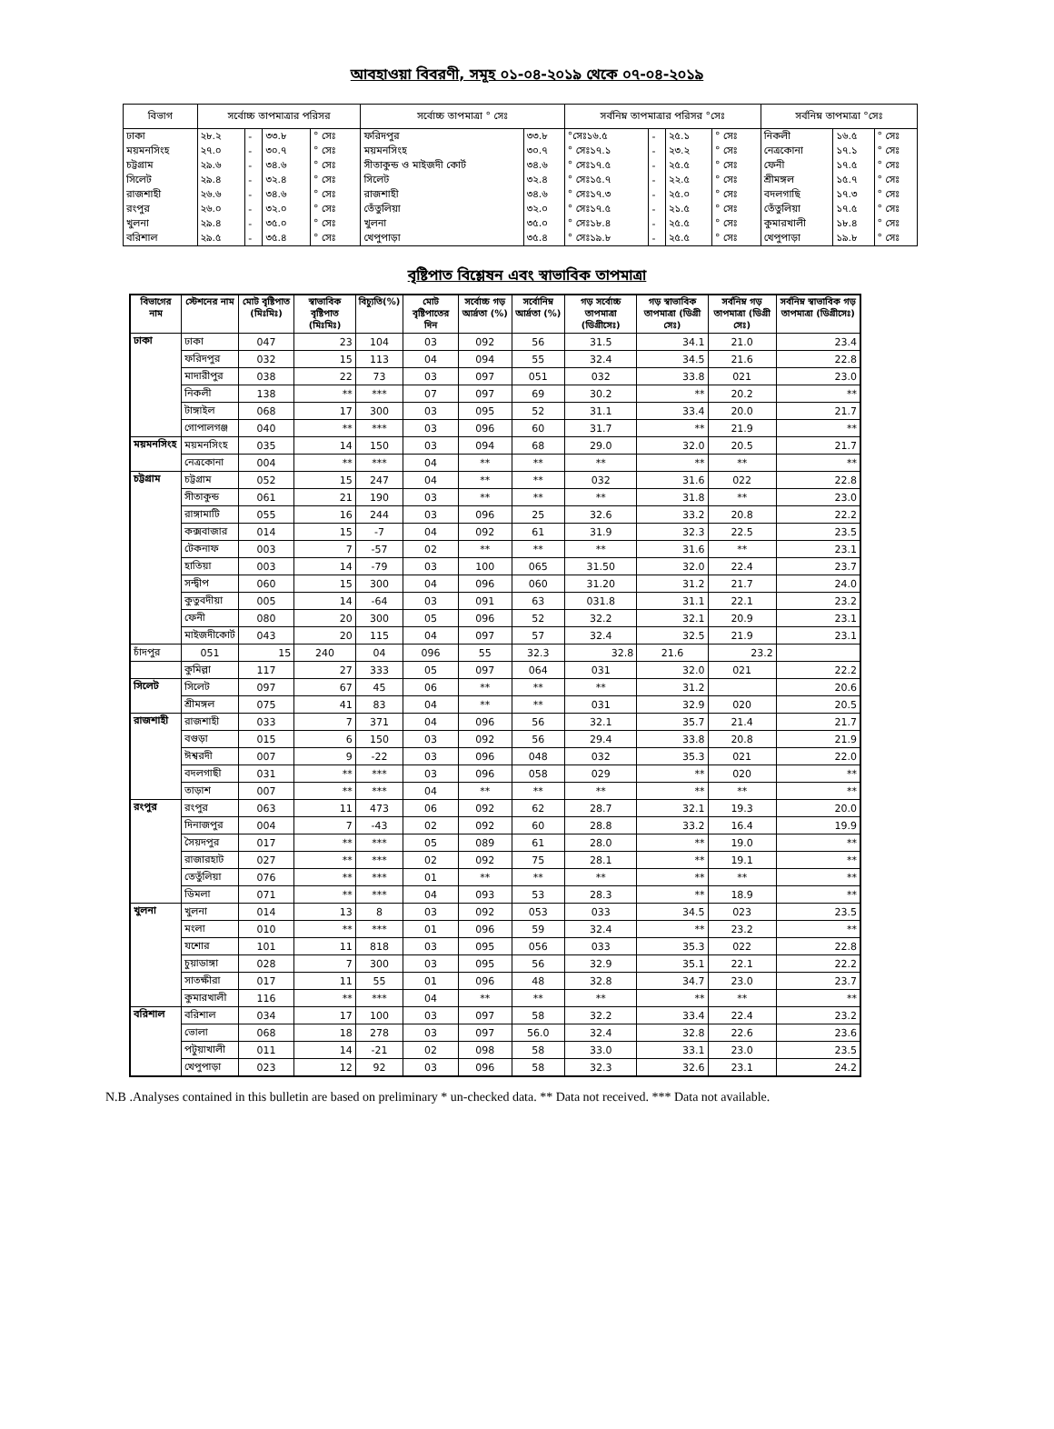আবহাওয়া বিবরণী, সমূহ ০১-০৪-২০১৯ থেকে ০৭-০৪-২০১৯
| বিভাগ | সর্বোচ্চ তাপমাত্রার পরিসর | | | | সর্বোচ্চ তাপমাত্রা ° সেঃ | | সর্বনিম্ন তাপমাত্রার পরিসর °সেঃ | | | | সর্বনিম্ন তাপমাত্রা °সেঃ | | |
| --- | --- | --- | --- | --- | --- | --- | --- | --- | --- | --- | --- | --- | --- |
| ঢাকা | ২৮.২ | - | ৩৩.৮ | ° সেঃ | ফরিদপুর | ৩৩.৮ | °সেঃ১৬.৫ | - | ২৫.১ | ° সেঃ | নিকলী | ১৬.৫ | ° সেঃ |
| ময়মনসিংহ | ২৭.০ | - | ৩০.৭ | ° সেঃ | ময়মনসিংহ | ৩০.৭ | ° সেঃ১৭.১ | - | ২৩.২ | ° সেঃ | নেত্রকোনা | ১৭.১ | ° সেঃ |
| চট্টগ্রাম | ২৯.৬ | - | ৩৪.৬ | ° সেঃ | সীতাকুন্ড ও মাইজদী কোর্ট | ৩৪.৬ | ° সেঃ১৭.৫ | - | ২৫.৫ | ° সেঃ | ফেনী | ১৭.৫ | ° সেঃ |
| সিলেট | ২৯.৪ | - | ৩২.৪ | ° সেঃ | সিলেট | ৩২.৪ | ° সেঃ১৫.৭ | - | ২২.৫ | ° সেঃ | শ্রীমঙ্গল | ১৫.৭ | ° সেঃ |
| রাজশাহী | ২৬.৬ | - | ৩৪.৬ | ° সেঃ | রাজশাহী | ৩৪.৬ | ° সেঃ১৭.৩ | - | ২৫.০ | ° সেঃ | বদলগাছি | ১৭.৩ | ° সেঃ |
| রংপুর | ২৬.০ | - | ৩২.০ | ° সেঃ | তেঁতুলিয়া | ৩২.০ | ° সেঃ১৭.৫ | - | ২১.৫ | ° সেঃ | তেঁতুলিয়া | ১৭.৫ | ° সেঃ |
| খুলনা | ২৯.৪ | - | ৩৫.০ | ° সেঃ | খুলনা | ৩৫.০ | ° সেঃ১৮.৪ | - | ২৫.৫ | ° সেঃ | কুমারখালী | ১৮.৪ | ° সেঃ |
| বরিশাল | ২৯.৫ | - | ৩৫.৪ | ° সেঃ | খেপুপাড়া | ৩৫.৪ | ° সেঃ১৯.৮ | - | ২৫.৫ | ° সেঃ | খেপুপাড়া | ১৯.৮ | ° সেঃ |
বৃষ্টিপাত বিশ্লেষন এবং স্বাভাবিক তাপমাত্রা
| বিভাগের নাম | স্টেশনের নাম | মোট বৃষ্টিপাত (মিঃমিঃ) | স্বাভাবিক বৃষ্টিপাত (মিঃমিঃ) | বিচ্যুতি(%) | মোট বৃষ্টিপাতের দিন | সর্বোচ্চ গড় আর্দ্রতা (%) | সর্বোনিম্ন আর্দ্রতা (%) | গড় সর্বোচ্চ তাপমাত্রা (ডিগ্রীসেঃ) | গড় স্বাভাবিক তাপমাত্রা (ডিগ্রী সেঃ) | সর্বনিম্ন গড় তাপমাত্রা (ডিগ্রী সেঃ) | সর্বনিম্ন স্বাভাবিক গড় তাপমাত্রা (ডিগ্রীসেঃ) |
| --- | --- | --- | --- | --- | --- | --- | --- | --- | --- | --- | --- |
| ঢাকা | ঢাকা | 047 | 23 | 104 | 03 | 092 | 56 | 31.5 | 34.1 | 21.0 | 23.4 |
| | ফরিদপুর | 032 | 15 | 113 | 04 | 094 | 55 | 32.4 | 34.5 | 21.6 | 22.8 |
| | মাদারীপুর | 038 | 22 | 73 | 03 | 097 | 051 | 032 | 33.8 | 021 | 23.0 |
| | নিকলী | 138 | ** | *** | 07 | 097 | 69 | 30.2 | ** | 20.2 | ** |
| | টাঙ্গাইল | 068 | 17 | 300 | 03 | 095 | 52 | 31.1 | 33.4 | 20.0 | 21.7 |
| | গোপালগঞ্জ | 040 | ** | *** | 03 | 096 | 60 | 31.7 | ** | 21.9 | ** |
| ময়মনসিংহ | ময়মনসিংহ | 035 | 14 | 150 | 03 | 094 | 68 | 29.0 | 32.0 | 20.5 | 21.7 |
| | নেত্রকোনা | 004 | ** | *** | 04 | ** | ** | ** | ** | ** | ** |
| চট্টগ্রাম | চট্টগ্রাম | 052 | 15 | 247 | 04 | ** | ** | 032 | 31.6 | 022 | 22.8 |
| | সীতাকুন্ড | 061 | 21 | 190 | 03 | ** | ** | ** | 31.8 | ** | 23.0 |
| | রাঙ্গামাটি | 055 | 16 | 244 | 03 | 096 | 25 | 32.6 | 33.2 | 20.8 | 22.2 |
| | কক্সবাজার | 014 | 15 | -7 | 04 | 092 | 61 | 31.9 | 32.3 | 22.5 | 23.5 |
| | টেকনাফ | 003 | 7 | -57 | 02 | ** | ** | ** | 31.6 | ** | 23.1 |
| | হাতিয়া | 003 | 14 | -79 | 03 | 100 | 065 | 31.50 | 32.0 | 22.4 | 23.7 |
| | সন্দ্বীপ | 060 | 15 | 300 | 04 | 096 | 060 | 31.20 | 31.2 | 21.7 | 24.0 |
| | কুতুবদীয়া | 005 | 14 | -64 | 03 | 091 | 63 | 031.8 | 31.1 | 22.1 | 23.2 |
| | ফেনী | 080 | 20 | 300 | 05 | 096 | 52 | 32.2 | 32.1 | 20.9 | 23.1 |
| | মাইজদীকোর্ট | 043 | 20 | 115 | 04 | 097 | 57 | 32.4 | 32.5 | 21.9 | 23.1 |
| | চাঁদপুর | 051 | 15 | 240 | 04 | 096 | 55 | 32.3 | 32.8 | 21.6 | 23.2 |
| | কুমিল্লা | 117 | 27 | 333 | 05 | 097 | 064 | 031 | 32.0 | 021 | 22.2 |
| সিলেট | সিলেট | 097 | 67 | 45 | 06 | ** | ** | ** | 31.2 | | 20.6 |
| | শ্রীমঙ্গল | 075 | 41 | 83 | 04 | ** | ** | 031 | 32.9 | 020 | 20.5 |
| রাজশাহী | রাজশাহী | 033 | 7 | 371 | 04 | 096 | 56 | 32.1 | 35.7 | 21.4 | 21.7 |
| | বগুড়া | 015 | 6 | 150 | 03 | 092 | 56 | 29.4 | 33.8 | 20.8 | 21.9 |
| | ঈশ্বরদী | 007 | 9 | -22 | 03 | 096 | 048 | 032 | 35.3 | 021 | 22.0 |
| | বদলগাছী | 031 | ** | *** | 03 | 096 | 058 | 029 | ** | 020 | ** |
| | তাড়াশ | 007 | ** | *** | 04 | ** | ** | ** | ** | ** | ** |
| রংপুর | রংপুর | 063 | 11 | 473 | 06 | 092 | 62 | 28.7 | 32.1 | 19.3 | 20.0 |
| | দিনাজপুর | 004 | 7 | -43 | 02 | 092 | 60 | 28.8 | 33.2 | 16.4 | 19.9 |
| | সৈয়দপুর | 017 | ** | *** | 05 | 089 | 61 | 28.0 | ** | 19.0 | ** |
| | রাজারহাট | 027 | ** | *** | 02 | 092 | 75 | 28.1 | ** | 19.1 | ** |
| | তেতুঁলিয়া | 076 | ** | *** | 01 | ** | ** | ** | ** | ** | ** |
| | ডিমলা | 071 | ** | *** | 04 | 093 | 53 | 28.3 | ** | 18.9 | ** |
| খুলনা | খুলনা | 014 | 13 | 8 | 03 | 092 | 053 | 033 | 34.5 | 023 | 23.5 |
| | মংলা | 010 | ** | *** | 01 | 096 | 59 | 32.4 | ** | 23.2 | ** |
| | যশোর | 101 | 11 | 818 | 03 | 095 | 056 | 033 | 35.3 | 022 | 22.8 |
| | চুয়াডাঙ্গা | 028 | 7 | 300 | 03 | 095 | 56 | 32.9 | 35.1 | 22.1 | 22.2 |
| | সাতক্ষীরা | 017 | 11 | 55 | 01 | 096 | 48 | 32.8 | 34.7 | 23.0 | 23.7 |
| | কুমারখালী | 116 | ** | *** | 04 | ** | ** | ** | ** | ** | ** |
| বরিশাল | বরিশাল | 034 | 17 | 100 | 03 | 097 | 58 | 32.2 | 33.4 | 22.4 | 23.2 |
| | ভোলা | 068 | 18 | 278 | 03 | 097 | 56.0 | 32.4 | 32.8 | 22.6 | 23.6 |
| | পটুয়াখালী | 011 | 14 | -21 | 02 | 098 | 58 | 33.0 | 33.1 | 23.0 | 23.5 |
| | খেপুপাড়া | 023 | 12 | 92 | 03 | 096 | 58 | 32.3 | 32.6 | 23.1 | 24.2 |
N.B .Analyses contained in this bulletin are based on preliminary * un-checked data. ** Data not received. *** Data not available.